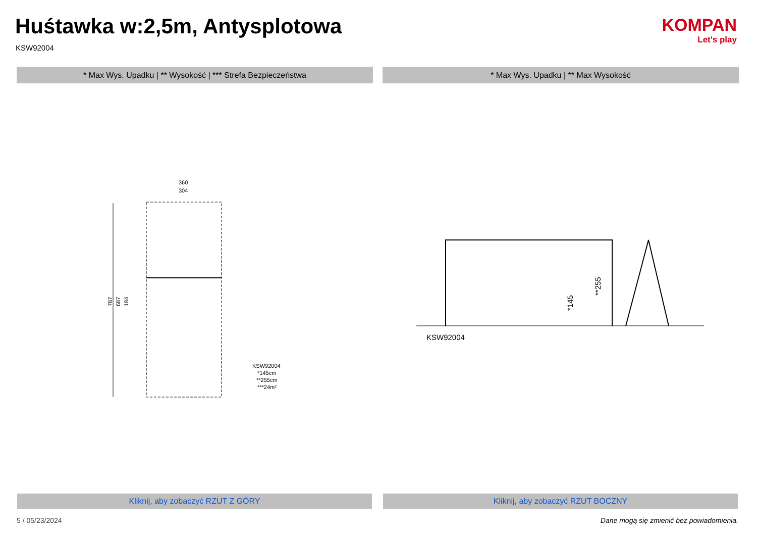Huśtawka w:2,5m, Antysplotowa
KSW92004
KOMPAN
Let's play
* Max Wys. Upadku | ** Wysokość | *** Strefa Bezpieczeństwa * Max Wys. Upadku | ** Max Wysokość
787
687
184
360
304
KSW92004
*145cm
**255cm
***24m²
KSW92004
*145
**255
Kliknij, aby zobaczyć RZUT Z GÓRY Kliknij, aby zobaczyć RZUT BOCZNY
5 / 05/23/2024
Dane mogą się zmienić bez powiadomienia.